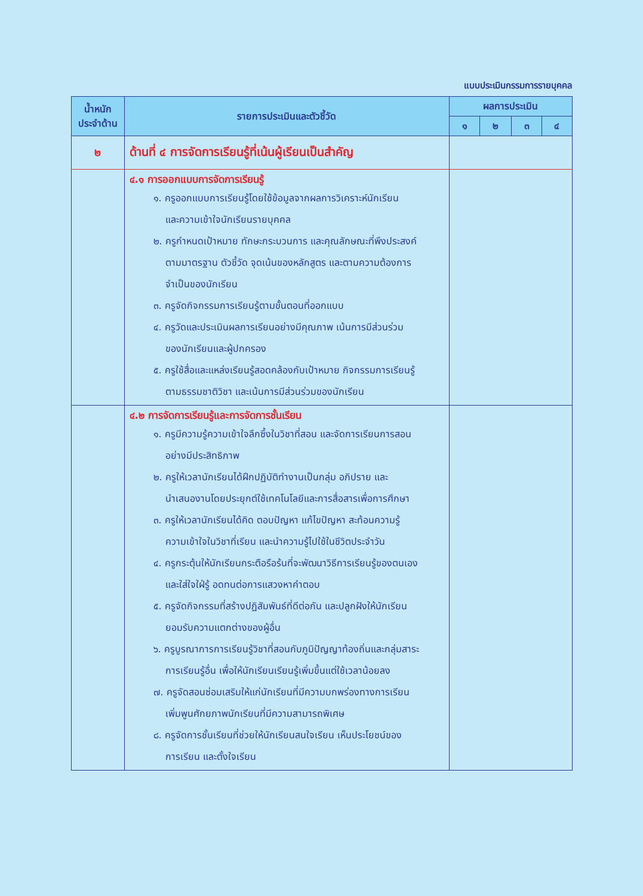แบบประเมินกรรมการรายบุคคล
| น้ำหนัก ประจำด้าน | รายการประเมินและตัวชี้วัด | ผลการประเมิน | | | |
| --- | --- | --- | --- | --- | --- |
| | | ๑ | ๒ | ๓ | ๔ |
| ๒ | ด้านที่ ๔ การจัดการเรียนรู้ที่เน้นผู้เรียนเป็นสำคัญ | | | | |
| | ๔.๑ การออกแบบการจัดการเรียนรู้ ๑. ครูออกแบบการเรียนรู้โดยใช้ข้อมูลจากผลการวิเคราะห์นักเรียน และความเข้าใจนักเรียนรายบุคคล ๒. ครูกำหนดเป้าหมาย ทักษะกระบวนการ และคุณลักษณะที่พึงประสงค์ ตามมาตรฐาน ตัวชี้วัด จุดเน้นของหลักสูตร และตามความต้องการ จำเป็นของนักเรียน ๓. ครูจัดกิจกรรมการเรียนรู้ตามขั้นตอนที่ออกแบบ ๔. ครูวัดและประเมินผลการเรียนอย่างมีคุณภาพ เน้นการมีส่วนร่วม ของนักเรียนและผู้ปกครอง ๕. ครูใช้สื่อและแหล่งเรียนรู้สอดคล้องกับเป้าหมาย กิจกรรมการเรียนรู้ ตามธรรมชาติวิชา และเน้นการมีส่วนร่วมของนักเรียน | | | | |
| | ๔.๒ การจัดการเรียนรู้และการจัดการชั้นเรียน ๑. ครูมีความรู้ความเข้าใจลึกซึ้งในวิชาที่สอน และจัดการเรียนการสอน อย่างมีประสิทธิภาพ ๒. ครูให้เวลานักเรียนได้ฝึกปฏิบัติทำงานเป็นกลุ่ม อภิปราย และ นำเสนองานโดยประยุกต์ใช้เทคโนโลยีและการสื่อสารเพื่อการศึกษา ๓. ครูให้เวลานักเรียนได้คิด ตอบปัญหา แก้ไขปัญหา สะท้อนความรู้ ความเข้าใจในวิชาที่เรียน และนำความรู้ไปใช้ในชีวิตประจำวัน ๔. ครูกระตุ้นให้นักเรียนกระตือรือร้นที่จะพัฒนาวิธีการเรียนรู้ของตนเอง และใส่ใจใฝ่รู้ อดทนต่อการแสวงหาคำตอบ ๕. ครูจัดกิจกรรมที่สร้างปฏิสัมพันธ์ที่ดีต่อกัน และปลูกฝังให้นักเรียน ยอมรับความแตกต่างของผู้อื่น ๖. ครูบูรณาการการเรียนรู้วิชาที่สอนกับภูมิปัญญาท้องถิ่นและกลุ่มสาระ การเรียนรู้อื่น เพื่อให้นักเรียนเรียนรู้เพิ่มขึ้นแต่ใช้เวลาน้อยลง ๗. ครูจัดสอนซ่อมเสริมให้แก่นักเรียนที่มีความบกพร่องทางการเรียน เพิ่มพูนศักยภาพนักเรียนที่มีความสามารถพิเศษ ๘. ครูจัดการชั้นเรียนที่ช่วยให้นักเรียนสนใจเรียน เห็นประโยชน์ของ การเรียน และตั้งใจเรียน | | | | |